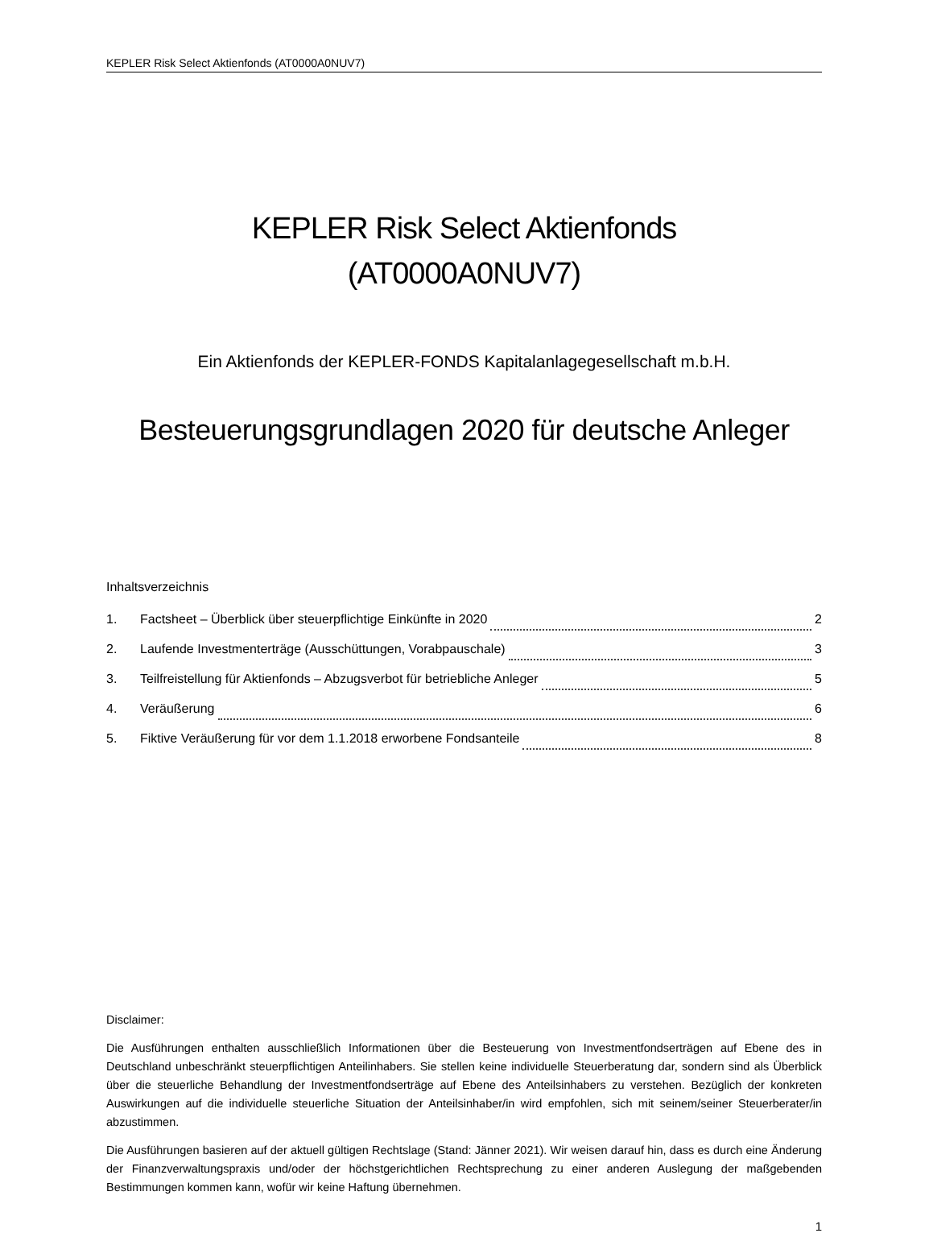KEPLER Risk Select Aktienfonds (AT0000A0NUV7)
KEPLER Risk Select Aktienfonds
(AT0000A0NUV7)
Ein Aktienfonds der KEPLER-FONDS Kapitalanlagegesellschaft m.b.H.
Besteuerungsgrundlagen 2020 für deutsche Anleger
Inhaltsverzeichnis
1. Factsheet – Überblick über steuerpflichtige Einkünfte in 2020 2
2. Laufende Investmenterträge (Ausschüttungen, Vorabpauschale) 3
3. Teilfreistellung für Aktienfonds – Abzugsverbot für betriebliche Anleger 5
4. Veräußerung 6
5. Fiktive Veräußerung für vor dem 1.1.2018 erworbene Fondsanteile 8
Disclaimer:
Die Ausführungen enthalten ausschließlich Informationen über die Besteuerung von Investmentfondserträgen auf Ebene des in Deutschland unbeschränkt steuerpflichtigen Anteilinhabers. Sie stellen keine individuelle Steuerberatung dar, sondern sind als Überblick über die steuerliche Behandlung der Investmentfondserträge auf Ebene des Anteilsinhabers zu verstehen. Bezüglich der konkreten Auswirkungen auf die individuelle steuerliche Situation der Anteilsinhaber/in wird empfohlen, sich mit seinem/seiner Steuerberater/in abzustimmen.
Die Ausführungen basieren auf der aktuell gültigen Rechtslage (Stand: Jänner 2021). Wir weisen darauf hin, dass es durch eine Änderung der Finanzverwaltungspraxis und/oder der höchstgerichtlichen Rechtsprechung zu einer anderen Auslegung der maßgebenden Bestimmungen kommen kann, wofür wir keine Haftung übernehmen.
1